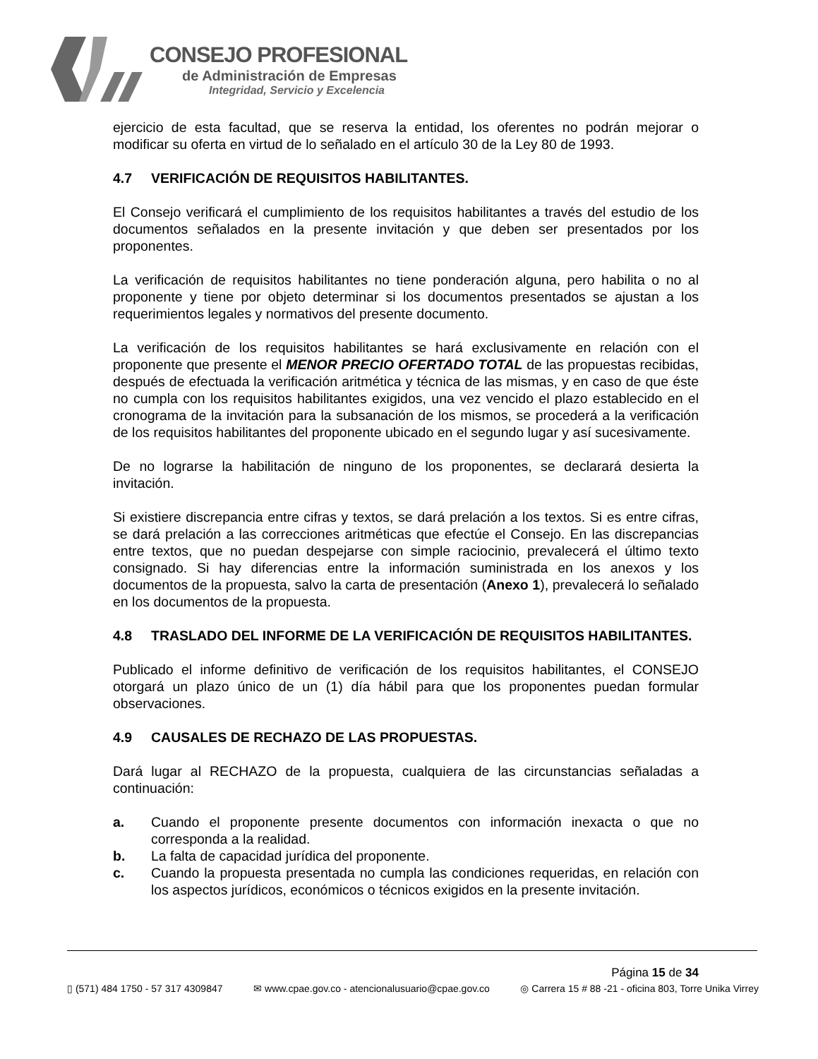CONSEJO PROFESIONAL
de Administración de Empresas
Integridad, Servicio y Excelencia
ejercicio de esta facultad, que se reserva la entidad, los oferentes no podrán mejorar o modificar su oferta en virtud de lo señalado en el artículo 30 de la Ley 80 de 1993.
4.7 VERIFICACIÓN DE REQUISITOS HABILITANTES.
El Consejo verificará el cumplimiento de los requisitos habilitantes a través del estudio de los documentos señalados en la presente invitación y que deben ser presentados por los proponentes.
La verificación de requisitos habilitantes no tiene ponderación alguna, pero habilita o no al proponente y tiene por objeto determinar si los documentos presentados se ajustan a los requerimientos legales y normativos del presente documento.
La verificación de los requisitos habilitantes se hará exclusivamente en relación con el proponente que presente el MENOR PRECIO OFERTADO TOTAL de las propuestas recibidas, después de efectuada la verificación aritmética y técnica de las mismas, y en caso de que éste no cumpla con los requisitos habilitantes exigidos, una vez vencido el plazo establecido en el cronograma de la invitación para la subsanación de los mismos, se procederá a la verificación de los requisitos habilitantes del proponente ubicado en el segundo lugar y así sucesivamente.
De no lograrse la habilitación de ninguno de los proponentes, se declarará desierta la invitación.
Si existiere discrepancia entre cifras y textos, se dará prelación a los textos. Si es entre cifras, se dará prelación a las correcciones aritméticas que efectúe el Consejo. En las discrepancias entre textos, que no puedan despejarse con simple raciocinio, prevalecerá el último texto consignado. Si hay diferencias entre la información suministrada en los anexos y los documentos de la propuesta, salvo la carta de presentación (Anexo 1), prevalecerá lo señalado en los documentos de la propuesta.
4.8 TRASLADO DEL INFORME DE LA VERIFICACIÓN DE REQUISITOS HABILITANTES.
Publicado el informe definitivo de verificación de los requisitos habilitantes, el CONSEJO otorgará un plazo único de un (1) día hábil para que los proponentes puedan formular observaciones.
4.9 CAUSALES DE RECHAZO DE LAS PROPUESTAS.
Dará lugar al RECHAZO de la propuesta, cualquiera de las circunstancias señaladas a continuación:
a. Cuando el proponente presente documentos con información inexacta o que no corresponda a la realidad.
b. La falta de capacidad jurídica del proponente.
c. Cuando la propuesta presentada no cumpla las condiciones requeridas, en relación con los aspectos jurídicos, económicos o técnicos exigidos en la presente invitación.
Página 15 de 34
▯ (571) 484 1750 - 57 317 4309847 ✉ www.cpae.gov.co - atencionalusuario@cpae.gov.co ◎ Carrera 15 # 88 -21 - oficina 803, Torre Unika Virrey